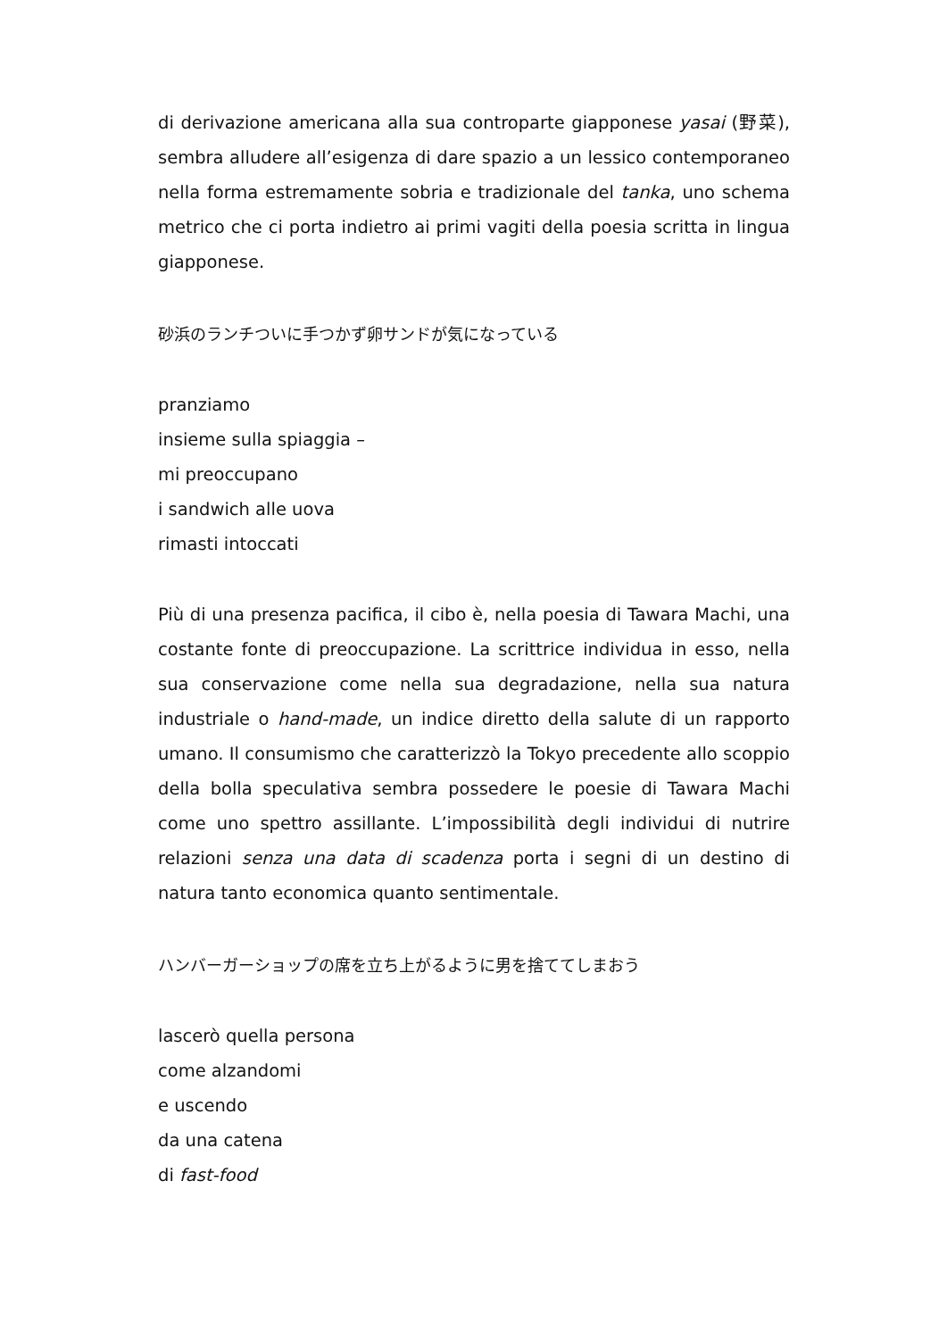di derivazione americana alla sua controparte giapponese yasai (野菜), sembra alludere all’esigenza di dare spazio a un lessico contemporaneo nella forma estremamente sobria e tradizionale del tanka, uno schema metrico che ci porta indietro ai primi vagiti della poesia scritta in lingua giapponese.
砂浜のランチついに手つかず卵サンドが気になっている
pranziamo
insieme sulla spiaggia –
mi preoccupano
i sandwich alle uova
rimasti intoccati
Più di una presenza pacifica, il cibo è, nella poesia di Tawara Machi, una costante fonte di preoccupazione. La scrittrice individua in esso, nella sua conservazione come nella sua degradazione, nella sua natura industriale o hand-made, un indice diretto della salute di un rapporto umano. Il consumismo che caratterizzò la Tokyo precedente allo scoppio della bolla speculativa sembra possedere le poesie di Tawara Machi come uno spettro assillante. L’impossibilità degli individui di nutrire relazioni senza una data di scadenza porta i segni di un destino di natura tanto economica quanto sentimentale.
ハンバーガーショップの席を立ち上がるように男を捨ててしまおう
lascerò quella persona
come alzandomi
e uscendo
da una catena
di fast-food